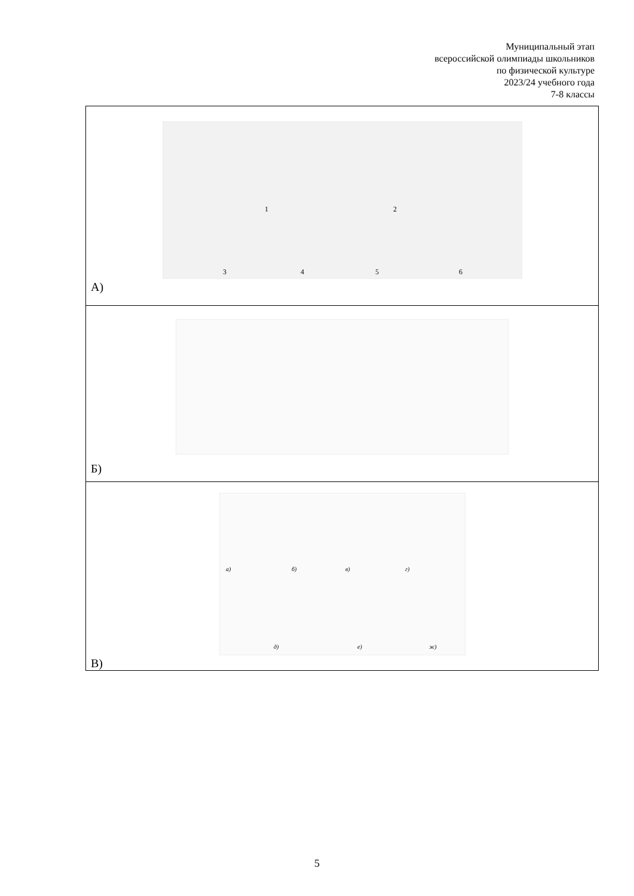Муниципальный этап
всероссийской олимпиады школьников
по физической культуре
2023/24 учебного года
7-8 классы
| 1 2 3 4 5 6 А) |
| Б) |
| а) б) в) г) д) е) ж) В) |
5